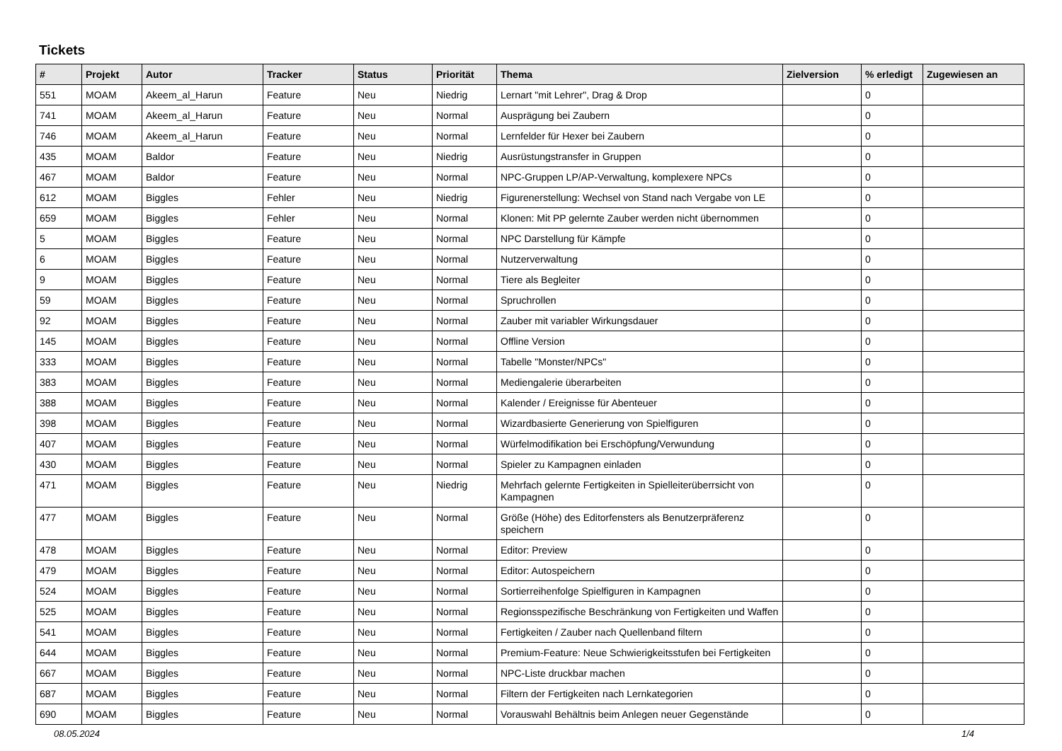Tickets
| # | Projekt | Autor | Tracker | Status | Priorität | Thema | Zielversion | % erledigt | Zugewiesen an |
| --- | --- | --- | --- | --- | --- | --- | --- | --- | --- |
| 551 | MOAM | Akeem_al_Harun | Feature | Neu | Niedrig | Lernart "mit Lehrer", Drag & Drop | | 0 | |
| 741 | MOAM | Akeem_al_Harun | Feature | Neu | Normal | Ausprägung bei Zaubern | | 0 | |
| 746 | MOAM | Akeem_al_Harun | Feature | Neu | Normal | Lernfelder für Hexer bei Zaubern | | 0 | |
| 435 | MOAM | Baldor | Feature | Neu | Niedrig | Ausrüstungstransfer in Gruppen | | 0 | |
| 467 | MOAM | Baldor | Feature | Neu | Normal | NPC-Gruppen LP/AP-Verwaltung, komplexere NPCs | | 0 | |
| 612 | MOAM | Biggles | Fehler | Neu | Niedrig | Figurenerstellung: Wechsel von Stand nach Vergabe von LE | | 0 | |
| 659 | MOAM | Biggles | Fehler | Neu | Normal | Klonen: Mit PP gelernte Zauber werden nicht übernommen | | 0 | |
| 5 | MOAM | Biggles | Feature | Neu | Normal | NPC Darstellung für Kämpfe | | 0 | |
| 6 | MOAM | Biggles | Feature | Neu | Normal | Nutzerverwaltung | | 0 | |
| 9 | MOAM | Biggles | Feature | Neu | Normal | Tiere als Begleiter | | 0 | |
| 59 | MOAM | Biggles | Feature | Neu | Normal | Spruchrollen | | 0 | |
| 92 | MOAM | Biggles | Feature | Neu | Normal | Zauber mit variabler Wirkungsdauer | | 0 | |
| 145 | MOAM | Biggles | Feature | Neu | Normal | Offline Version | | 0 | |
| 333 | MOAM | Biggles | Feature | Neu | Normal | Tabelle "Monster/NPCs" | | 0 | |
| 383 | MOAM | Biggles | Feature | Neu | Normal | Mediengalerie überarbeiten | | 0 | |
| 388 | MOAM | Biggles | Feature | Neu | Normal | Kalender / Ereignisse für Abenteuer | | 0 | |
| 398 | MOAM | Biggles | Feature | Neu | Normal | Wizardbasierte Generierung von Spielfiguren | | 0 | |
| 407 | MOAM | Biggles | Feature | Neu | Normal | Würfelmodifikation bei Erschöpfung/Verwundung | | 0 | |
| 430 | MOAM | Biggles | Feature | Neu | Normal | Spieler zu Kampagnen einladen | | 0 | |
| 471 | MOAM | Biggles | Feature | Neu | Niedrig | Mehrfach gelernte Fertigkeiten in Spielleiterüberrsicht von Kampagnen | | 0 | |
| 477 | MOAM | Biggles | Feature | Neu | Normal | Größe (Höhe) des Editorfensters als Benutzerpräferenz speichern | | 0 | |
| 478 | MOAM | Biggles | Feature | Neu | Normal | Editor: Preview | | 0 | |
| 479 | MOAM | Biggles | Feature | Neu | Normal | Editor: Autospeichern | | 0 | |
| 524 | MOAM | Biggles | Feature | Neu | Normal | Sortierreihenfolge Spielfiguren in Kampagnen | | 0 | |
| 525 | MOAM | Biggles | Feature | Neu | Normal | Regionsspezifische Beschränkung von Fertigkeiten und Waffen | | 0 | |
| 541 | MOAM | Biggles | Feature | Neu | Normal | Fertigkeiten / Zauber nach Quellenband filtern | | 0 | |
| 644 | MOAM | Biggles | Feature | Neu | Normal | Premium-Feature: Neue Schwierigkeitsstufen bei Fertigkeiten | | 0 | |
| 667 | MOAM | Biggles | Feature | Neu | Normal | NPC-Liste druckbar machen | | 0 | |
| 687 | MOAM | Biggles | Feature | Neu | Normal | Filtern der Fertigkeiten nach Lernkategorien | | 0 | |
| 690 | MOAM | Biggles | Feature | Neu | Normal | Vorauswahl Behältnis beim Anlegen neuer Gegenstände | | 0 | |
08.05.2024 1/4